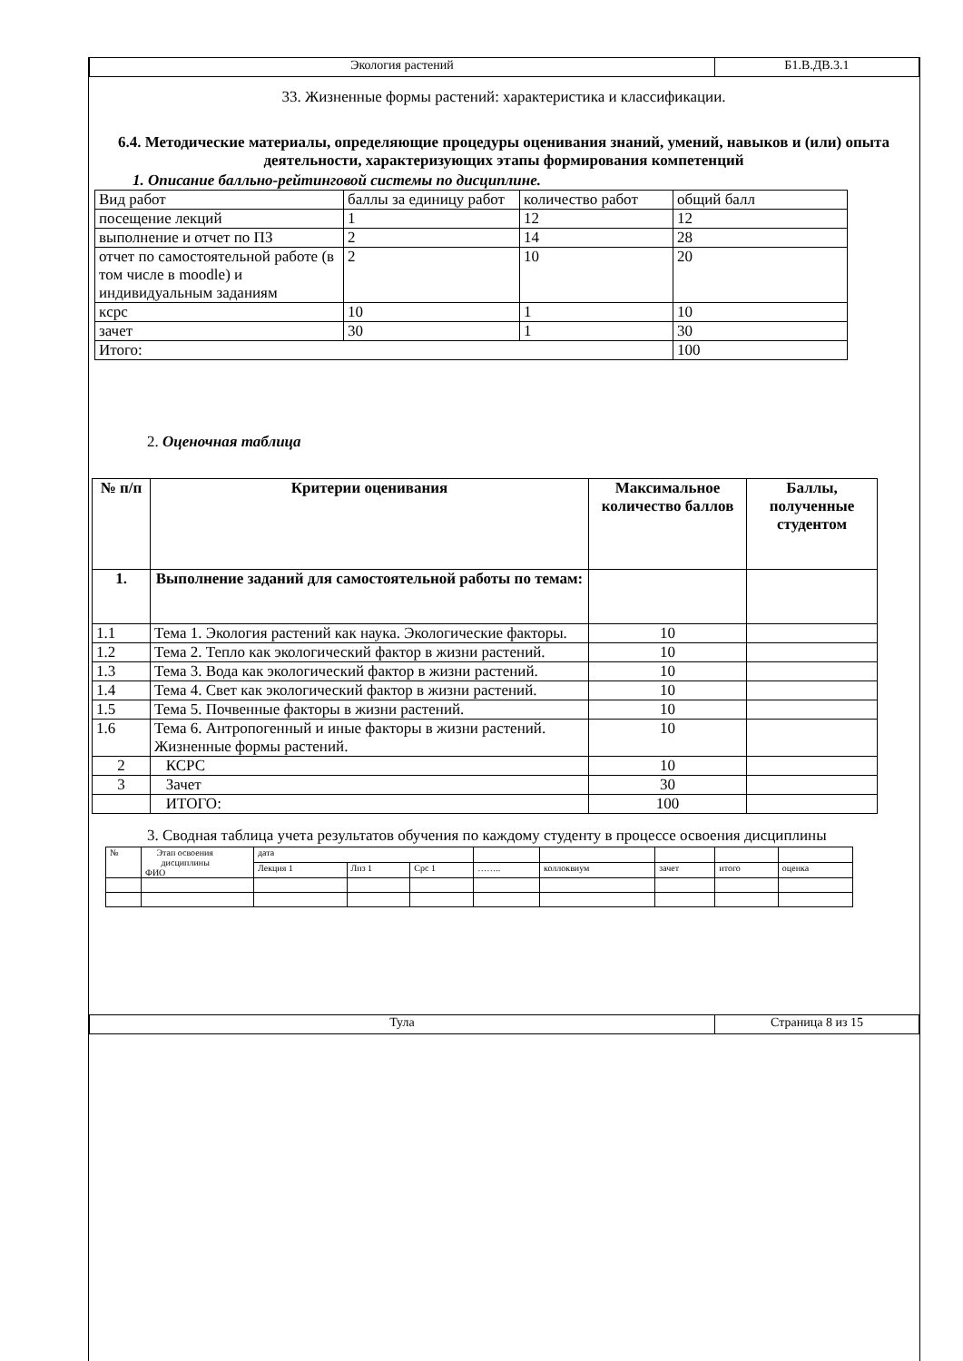| Экология растений | Б1.В.ДВ.3.1 |
33. Жизненные формы растений: характеристика и классификации.
6.4. Методические материалы, определяющие процедуры оценивания знаний, умений, навыков и (или) опыта деятельности, характеризующих этапы формирования компетенций
1. Описание балльно-рейтинговой системы по дисциплине.
| Вид работ | баллы за единицу работ | количество работ | общий балл |
| посещение лекций | 1 | 12 | 12 |
| выполнение и отчет по ПЗ | 2 | 14 | 28 |
| отчет по самостоятельной работе (в том числе в moodle) и индивидуальным заданиям | 2 | 10 | 20 |
| кcрс | 10 | 1 | 10 |
| зачет | 30 | 1 | 30 |
| Итого: | | | 100 |
2. Оценочная таблица
| № п/п | Критерии оценивания | Максимальное количество баллов | Баллы, полученные студентом |
| --- | --- | --- | --- |
| 1. | Выполнение заданий для самостоятельной работы по темам: | | |
| 1.1 | Тема 1. Экология растений как наука. Экологические факторы. | 10 | |
| 1.2 | Тема 2. Тепло как экологический фактор в жизни растений. | 10 | |
| 1.3 | Тема 3. Вода как экологический фактор в жизни растений. | 10 | |
| 1.4 | Тема 4. Свет как экологический фактор в жизни растений. | 10 | |
| 1.5 | Тема 5. Почвенные факторы в жизни растений. | 10 | |
| 1.6 | Тема 6. Антропогенный и иные факторы в жизни растений. Жизненные формы растений. | 10 | |
| 2 | КСРС | 10 | |
| 3 | Зачет | 30 | |
| | ИТОГО: | 100 | |
3. Сводная таблица учета результатов обучения по каждому студенту в процессе освоения дисциплины
| № | Этап освоения дисциплины ФИО | дата | | | | | | | |
| | | Лекция 1 | Лпз 1 | Срс 1 | …….. | коллоквиум | зачет | итого | оценка |
| Тула | Страница 8 из 15 |